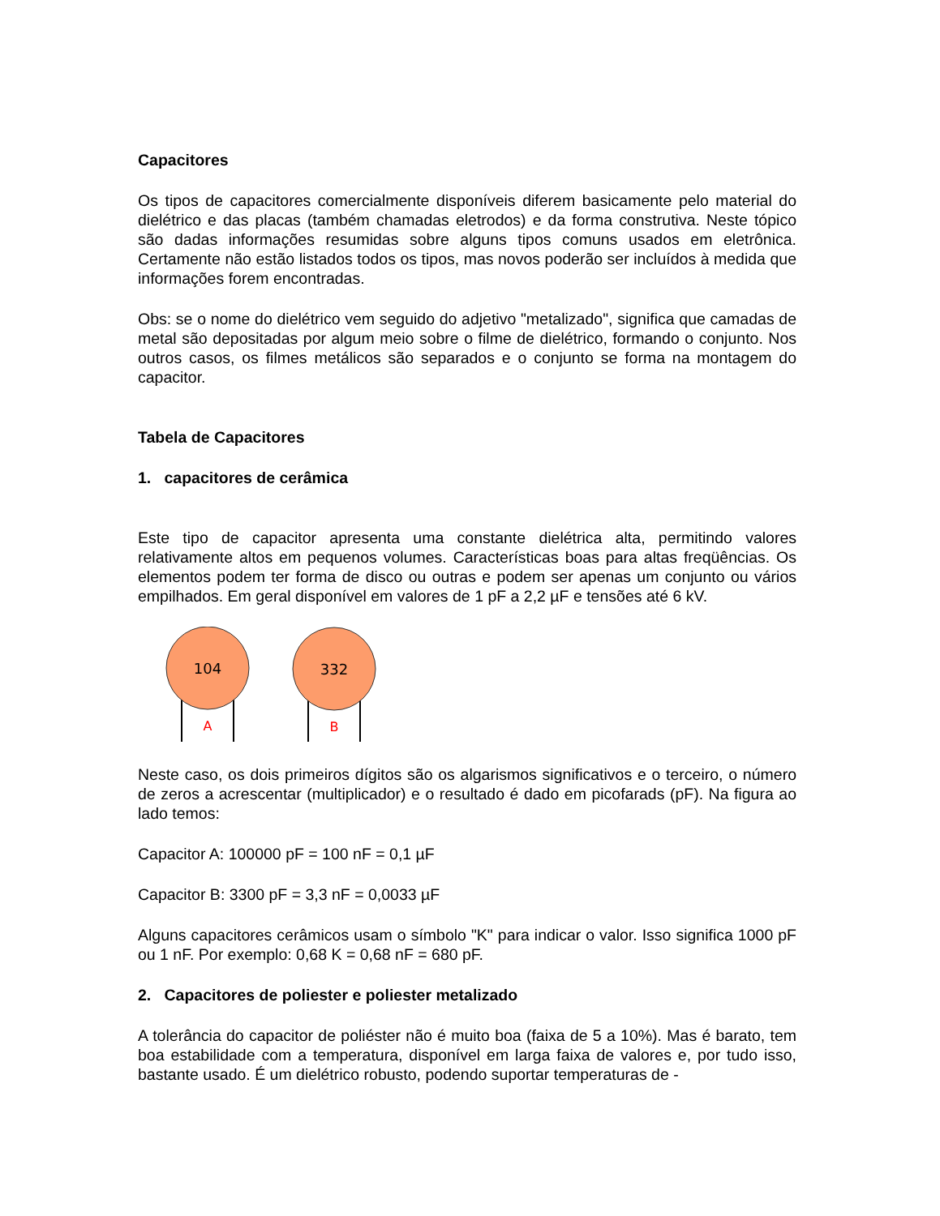Capacitores
Os tipos de capacitores comercialmente disponíveis diferem basicamente pelo material do dielétrico e das placas (também chamadas eletrodos) e da forma construtiva. Neste tópico são dadas informações resumidas sobre alguns tipos comuns usados em eletrônica. Certamente não estão listados todos os tipos, mas novos poderão ser incluídos à medida que informações forem encontradas.
Obs: se o nome do dielétrico vem seguido do adjetivo "metalizado", significa que camadas de metal são depositadas por algum meio sobre o filme de dielétrico, formando o conjunto. Nos outros casos, os filmes metálicos são separados e o conjunto se forma na montagem do capacitor.
Tabela de Capacitores
1. capacitores de cerâmica
Este tipo de capacitor apresenta uma constante dielétrica alta, permitindo valores relativamente altos em pequenos volumes. Características boas para altas freqüências. Os elementos podem ter forma de disco ou outras e podem ser apenas um conjunto ou vários empilhados. Em geral disponível em valores de 1 pF a 2,2 µF e tensões até 6 kV.
104
A
332
B
Neste caso, os dois primeiros dígitos são os algarismos significativos e o terceiro, o número de zeros a acrescentar (multiplicador) e o resultado é dado em picofarads (pF). Na figura ao lado temos:
Capacitor A: 100000 pF = 100 nF = 0,1 µF
Capacitor B: 3300 pF = 3,3 nF = 0,0033 µF
Alguns capacitores cerâmicos usam o símbolo "K" para indicar o valor. Isso significa 1000 pF ou 1 nF. Por exemplo: 0,68 K = 0,68 nF = 680 pF.
2. Capacitores de poliester e poliester metalizado
A tolerância do capacitor de poliéster não é muito boa (faixa de 5 a 10%). Mas é barato, tem boa estabilidade com a temperatura, disponível em larga faixa de valores e, por tudo isso, bastante usado. É um dielétrico robusto, podendo suportar temperaturas de -